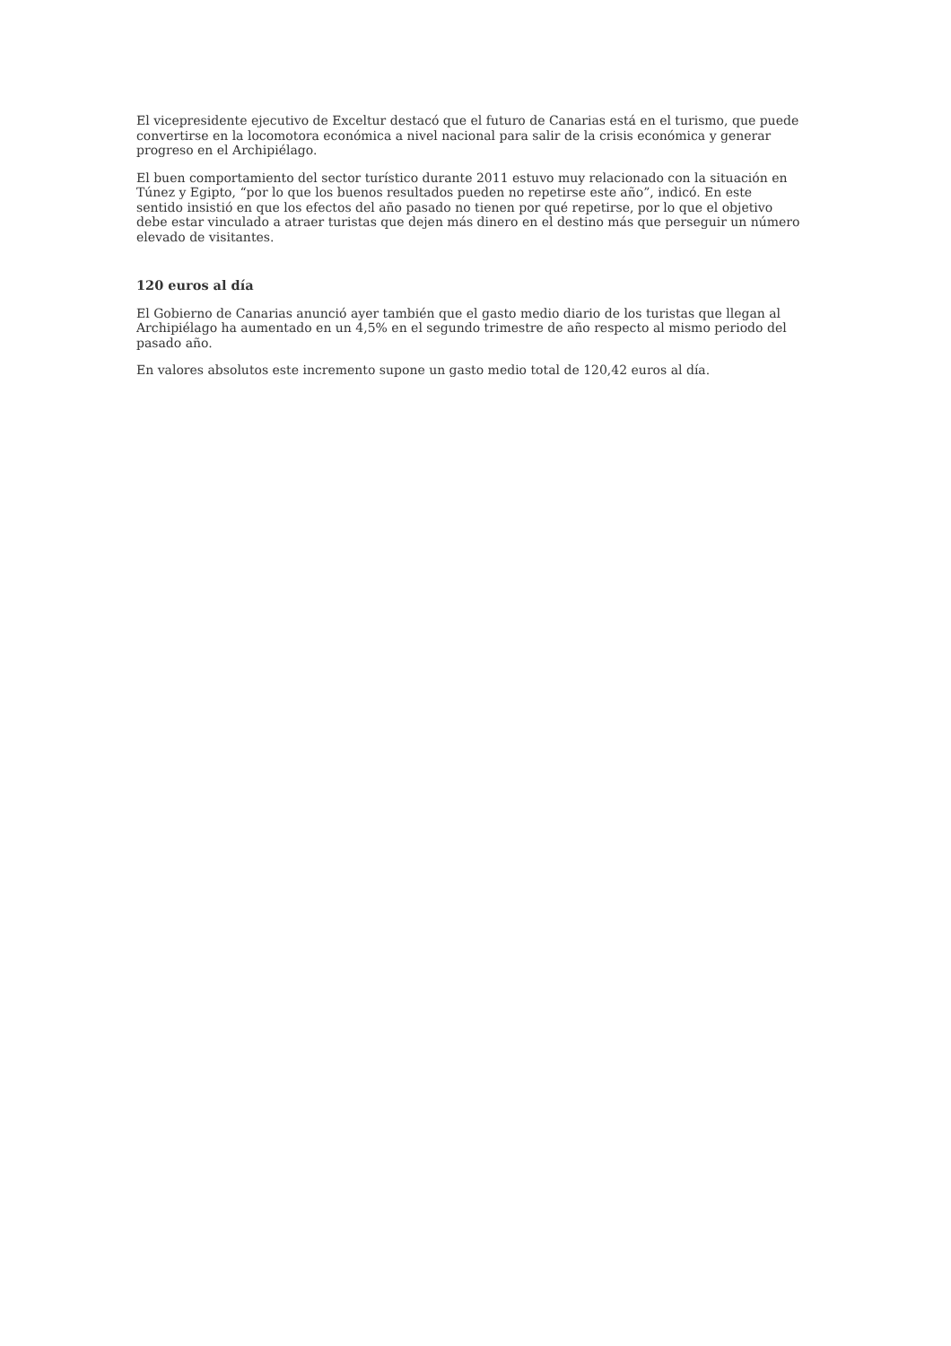El vicepresidente ejecutivo de Exceltur destacó que el futuro de Canarias está en el turismo, que puede convertirse en la locomotora económica a nivel nacional para salir de la crisis económica y generar progreso en el Archipiélago.
El buen comportamiento del sector turístico durante 2011 estuvo muy relacionado con la situación en Túnez y Egipto, “por lo que los buenos resultados pueden no repetirse este año”, indicó. En este sentido insistió en que los efectos del año pasado no tienen por qué repetirse, por lo que el objetivo debe estar vinculado a atraer turistas que dejen más dinero en el destino más que perseguir un número elevado de visitantes.
120 euros al día
El Gobierno de Canarias anunció ayer también que el gasto medio diario de los turistas que llegan al Archipiélago ha aumentado en un 4,5% en el segundo trimestre de año respecto al mismo periodo del pasado año.
En valores absolutos este incremento supone un gasto medio total de 120,42 euros al día.